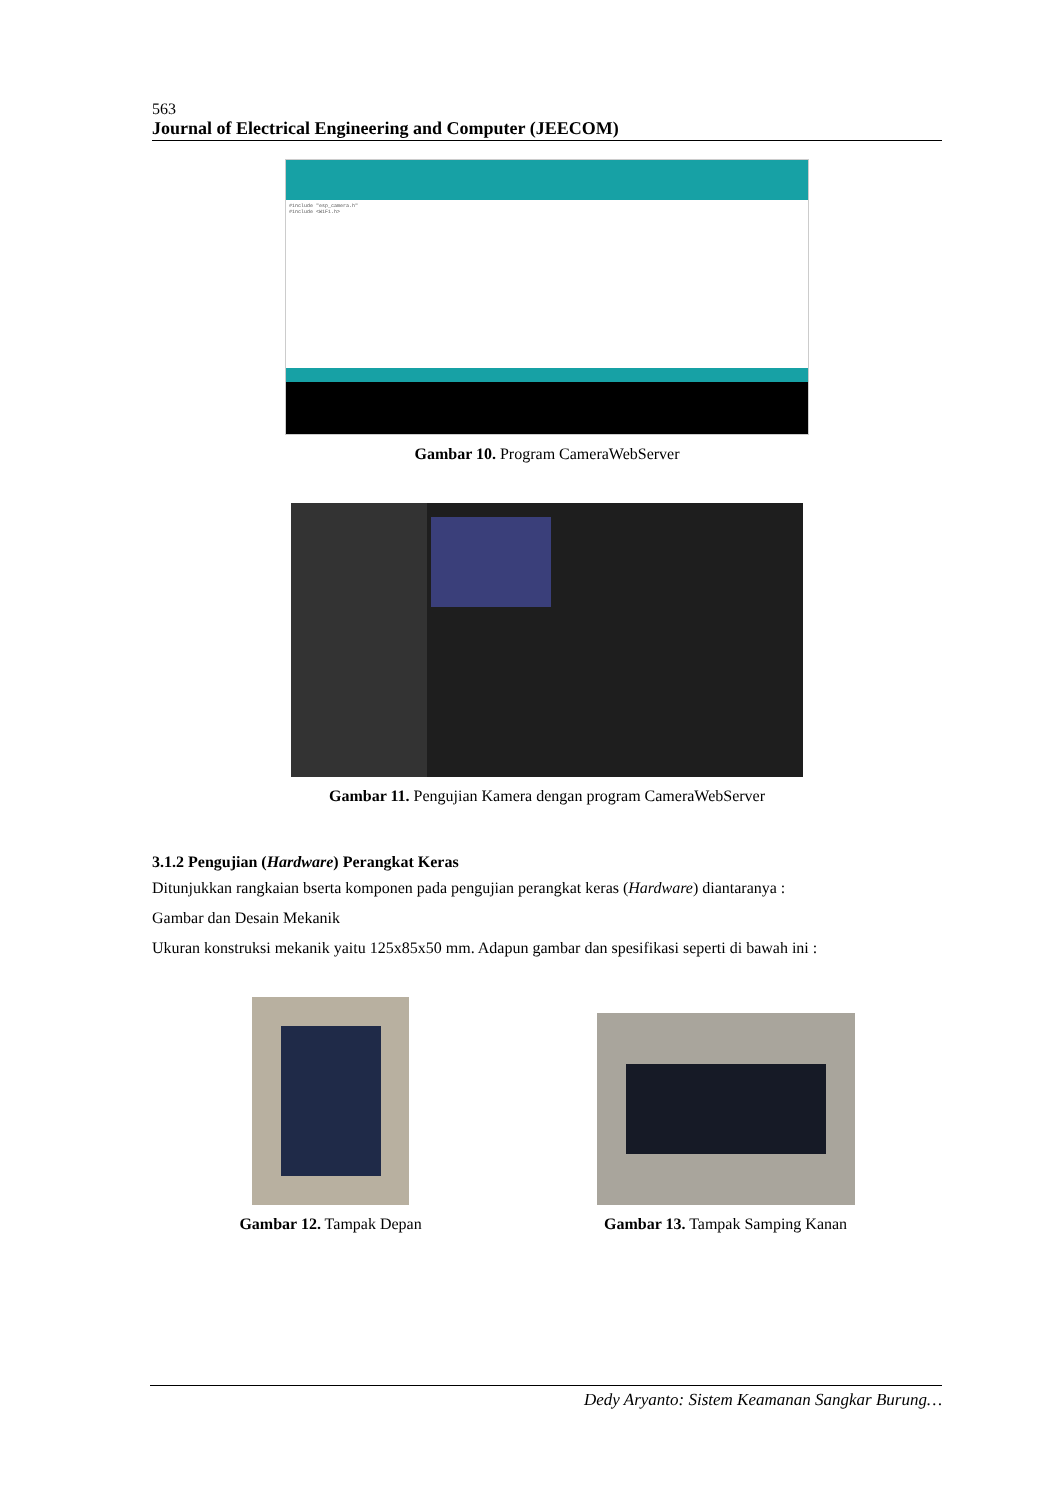563
Journal of Electrical Engineering and Computer (JEECOM)
#include "esp_camera.h"
#include <WiFi.h>
Gambar 10. Program CameraWebServer
Gambar 11. Pengujian Kamera dengan program CameraWebServer
3.1.2 Pengujian (Hardware) Perangkat Keras
Ditunjukkan rangkaian bserta komponen pada pengujian perangkat keras (Hardware) diantaranya :
Gambar dan Desain Mekanik
Ukuran konstruksi mekanik yaitu 125x85x50 mm. Adapun gambar dan spesifikasi seperti di bawah ini :
Gambar 12. Tampak Depan
Gambar 13. Tampak Samping Kanan
Dedy Aryanto: Sistem Keamanan Sangkar Burung…